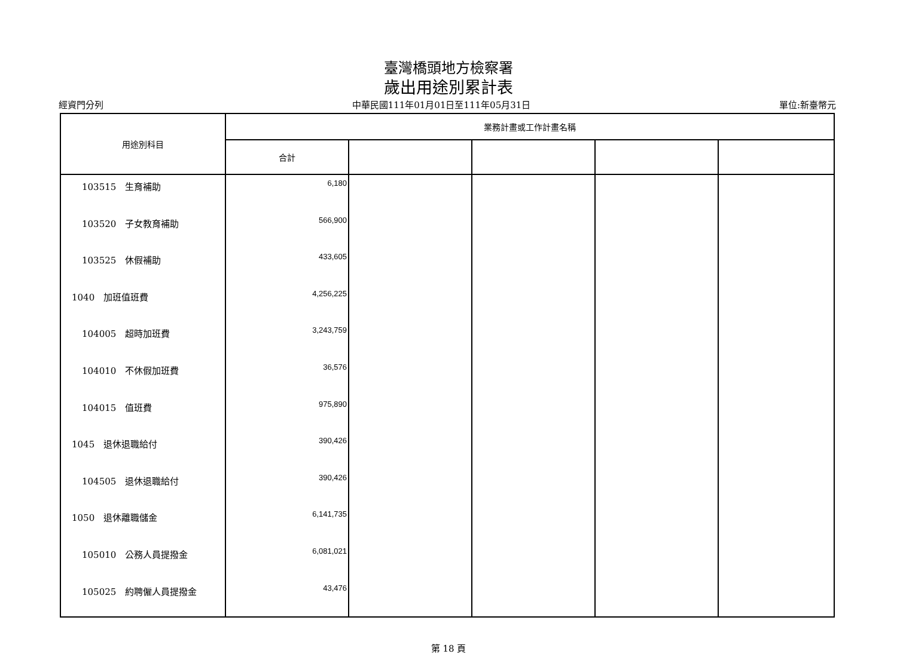臺灣橋頭地方檢察署
歲出用途別累計表
經資門分列 中華民國111年01月01日至111年05月31日 單位:新臺幣元
| 用途別科目 | 業務計畫或工作計畫名稱 | | | | |
| --- | --- | --- | --- | --- | --- |
| | 合計 | | | | |
| 103515 生育補助 | 6,180 | | | | |
| 103520 子女教育補助 | 566,900 | | | | |
| 103525 休假補助 | 433,605 | | | | |
| 1040 加班值班費 | 4,256,225 | | | | |
| 104005 超時加班費 | 3,243,759 | | | | |
| 104010 不休假加班費 | 36,576 | | | | |
| 104015 值班費 | 975,890 | | | | |
| 1045 退休退職給付 | 390,426 | | | | |
| 104505 退休退職給付 | 390,426 | | | | |
| 1050 退休離職儲金 | 6,141,735 | | | | |
| 105010 公務人員提撥金 | 6,081,021 | | | | |
| 105025 約聘僱人員提撥金 | 43,476 | | | | |
第 18 頁